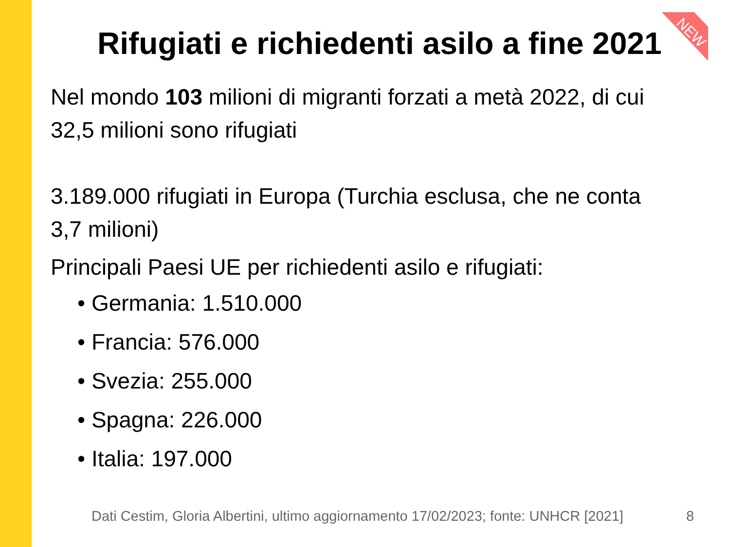NEW
Rifugiati e richiedenti asilo a fine 2021
Nel mondo 103 milioni di migranti forzati a metà 2022, di cui 32,5 milioni sono rifugiati
3.189.000 rifugiati in Europa (Turchia esclusa, che ne conta 3,7 milioni)
Principali Paesi UE per richiedenti asilo e rifugiati:
• Germania: 1.510.000
• Francia: 576.000
• Svezia: 255.000
• Spagna: 226.000
• Italia: 197.000
Dati Cestim, Gloria Albertini, ultimo aggiornamento 17/02/2023; fonte: UNHCR [2021]
8